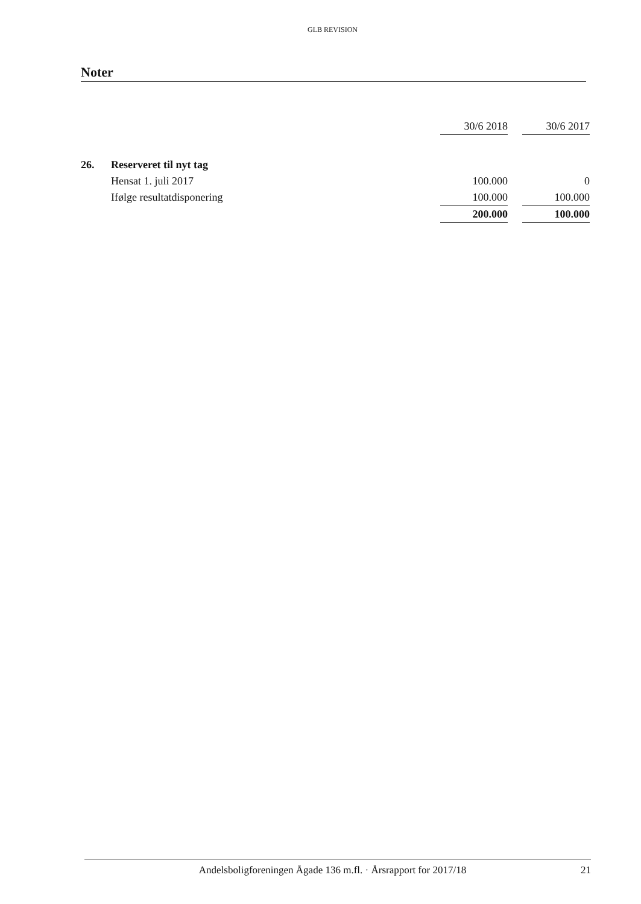GLB REVISION
Noter
| | | 30/6 2018 | | 30/6 2017 |
| 26. | Reserveret til nyt tag | | | |
| | Hensat 1. juli 2017 | 100.000 | | 0 |
| | Ifølge resultatdisponering | 100.000 | | 100.000 |
| | | 200.000 | | 100.000 |
Andelsboligforeningen Ågade 136 m.fl. · Årsrapport for 2017/18 21